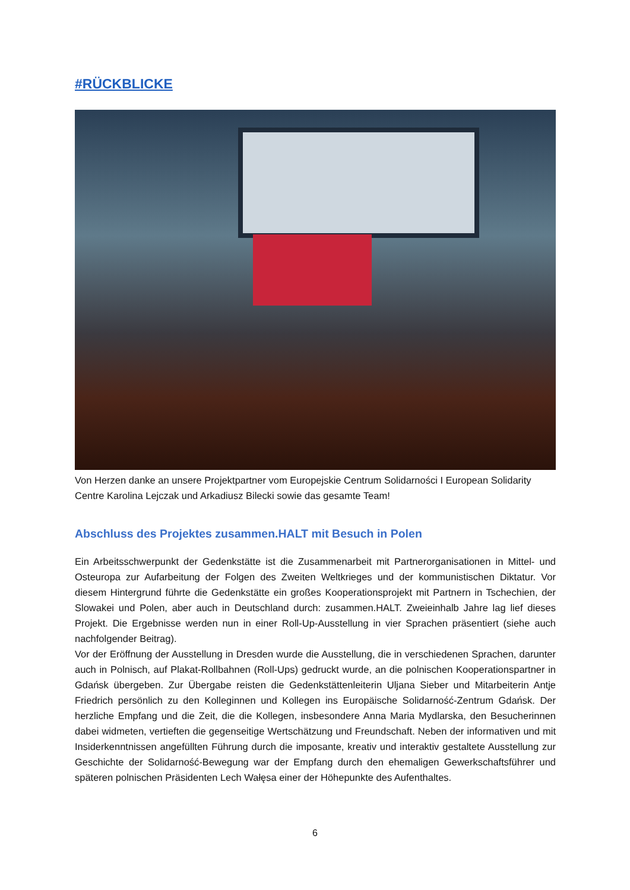#RÜCKBLICKE
Von Herzen danke an unsere Projektpartner vom Europejskie Centrum Solidarności I European Solidarity Centre Karolina Lejczak und Arkadiusz Bilecki sowie das gesamte Team!
Abschluss des Projektes zusammen.HALT mit Besuch in Polen
Ein Arbeitsschwerpunkt der Gedenkstätte ist die Zusammenarbeit mit Partnerorganisationen in Mittel- und Osteuropa zur Aufarbeitung der Folgen des Zweiten Weltkrieges und der kommunistischen Diktatur. Vor diesem Hintergrund führte die Gedenkstätte ein großes Kooperationsprojekt mit Partnern in Tschechien, der Slowakei und Polen, aber auch in Deutschland durch: zusammen.HALT. Zweieinhalb Jahre lag lief dieses Projekt. Die Ergebnisse werden nun in einer Roll-Up-Ausstellung in vier Sprachen präsentiert (siehe auch nachfolgender Beitrag).
Vor der Eröffnung der Ausstellung in Dresden wurde die Ausstellung, die in verschiedenen Sprachen, darunter auch in Polnisch, auf Plakat-Rollbahnen (Roll-Ups) gedruckt wurde, an die polnischen Kooperationspartner in Gdańsk übergeben. Zur Übergabe reisten die Gedenkstättenleiterin Uljana Sieber und Mitarbeiterin Antje Friedrich persönlich zu den Kolleginnen und Kollegen ins Europäische Solidarność-Zentrum Gdańsk. Der herzliche Empfang und die Zeit, die die Kollegen, insbesondere Anna Maria Mydlarska, den Besucherinnen dabei widmeten, vertieften die gegenseitige Wertschätzung und Freundschaft. Neben der informativen und mit Insiderkenntnissen angefüllten Führung durch die imposante, kreativ und interaktiv gestaltete Ausstellung zur Geschichte der Solidarność-Bewegung war der Empfang durch den ehemaligen Gewerkschaftsführer und späteren polnischen Präsidenten Lech Wałęsa einer der Höhepunkte des Aufenthaltes.
6